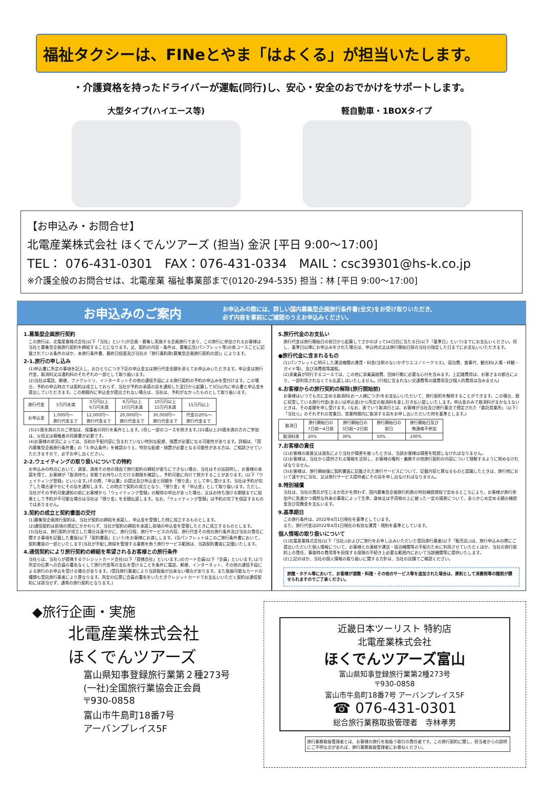福祉タクシーは、FINeとやま「はよくる」が担当いたします。
・介護資格を持ったドライバーが運転(同行)し、安心・安全のおでかけをサポートします。
大型タイプ(ハイエース等) 軽自動車・1BOXタイプ
【お申込み・お問合せ】
北電産業株式会社 ほくでんツアーズ (担当) 金沢 [平日 9:00～17:00]
TEL： 076-431-0301　FAX：076-431-0334　MAIL：csc39301@hs-k.co.jp
※介護全般のお問合せは、北電産業 福祉事業部まで(0120-294-535) 担当：林 [平日 9:00～17:00]
お申込みのご案内
お申込みの際には、詳しい国内募集型企画旅行条件書(全文)をお受け取りいただき、
必ず内容を事前にご確認のうえお申込みください。
1.募集型企画旅行契約
この旅行は、北電産業株式会社(以下「当社」という)が企画・募集し実施する企画旅行であり、この旅行に参加されるお客様は当社と募集型企画旅行契約を締結することになります。又、契約の内容・条件は、募集広告(パンフレット等)の各コースごとに記載されている条件のほか、本旅行条件書、最終日程表及び当社の「旅行業約款(募集型企画旅行契約の部)」によります。
2-1.旅行の申し込み
(1)申込書に所定の事項を記入し、おひとりにつき下記の申込金又は旅行代金全額を添えてお申込みいただきます。申込金は旅行代金、取消料又は違約料のそれぞれの一部として取り扱います。
(2)当社は電話、郵便、ファクシミリ、インターネットその他の通信手段による旅行契約の予約の申込みを受付けます。この場合、予約の申込時点では契約は成立しておらず、当社が予約の承諾の旨を通知した翌日から起算して3日以内に申込書と申込金を提出していただきます。この期間内に申込金が提出されない場合は、当社は、予約がなかったものとして取り扱います。
| 旅行代金 | 3万円未満 | 3万円以上 6万円未満 | 6万円以上 10万円未満 | 10万円以上 15万円未満 | 15万円以上 |
| --- | --- | --- | --- | --- | --- |
| お申込金 | 1,000円～ 旅行代金まで | 12,000円～ 旅行代金まで | 20,000円～ 旅行代金まで | 30,000円～ 旅行代金まで | 代金の20%～ 旅行代金まで |
(3)15歳未満の方のご参加は、保護者の同行を条件とします。(但し一部のコースを除きます。)15歳以上20歳未満の方のご参加は、父母又は親権者の同意書が必要です。
(4)お客様の状況によっては、当初の手配内容に含まれていない特別な配慮、措置が必要になる可能性があります。詳細は、「国内募集型企画旅行条件書」の「3.申込条件」を確認のうえ、特別な配慮・措置が必要となる可能性がある方は、ご相談させていただきますので、必ずお申し出ください。
2-2.ウェイティングの取り扱いについての特約
お申込みの時点において、満室、満席その他の理由で旅行契約の締結が直ちにできない場合、当社はその旨説明し、お客様の承諾を得て、お客様が「取消待ち」状態でお待ちいただける期限を確認し、予約可能に向けて努力することがあります。(以下「ウェイティング登録」といいます。)その際、「申込書」の提出及び申込金と同額を「預り金」として申し受けます。当社は予約が完了した場合速やかにその旨を通知します。この時点で契約の成立となり、「預り金」を「申込金」として取り扱います。ただし、当社がその予約可能通知の前にお客様から「ウェイティング登録」の解除の申出があった場合、又はお待ち頂ける期限までに結果として予約が不可能な場合は当社は「預り金」を全額払戻します。なお、「ウェイティング登録」は予約の完了を保証するものではありません。
3.契約の成立と契約書面の交付
(1)募集型企画旅行契約は、当社が契約の締結を承諾し、申込金を受領した時に成立するものとします。
(2)通信契約は前項の規定にかかわらず、当社が契約の締結を承諾し前項の申込金を受領したときに成立するものとします。
(3)当社は、旅行契約が成立した場合は速やかに、旅行日程、旅行サービスの内容、旅行代金その他の旅行条件及び当社の責任に関する事項を記載した書面(以下「契約書面」という)をお客様にお渡しします。(当パンフレットはこのご旅行条件書において、契約書面の一部といたします)当社が手配し旅程を管理する業務を負う旅行サービス範囲は、当該契約書面に記載いたします。
4.通信契約により旅行契約の締結を希望されるお客様との旅行条件
当社らは、当社らが提携するクレジットカード会社(以下「提携会社」といいます。)のカード会員(以下「会員」といいます。)より所定の伝票への会員の署名なくして旅行代金等の支払を受けることを条件に電話、郵便、インターネット、その他の通信手段による旅行のお申込を受ける場合があります。(受託旅行業者により当該取扱が出来ない場合があります。また取扱可能なカードの種類も受託旅行業者により異なります。所定の伝票に会員の署名をいただきクレジットカードでお支払いいただく契約は通信契約には該当せず、通常の旅行契約となります。)
5.旅行代金のお支払い
旅行代金は旅行開始日の前日から起算してさかのぼって14日目に当たる日(以下「基準日」という)までにお支払いください。但し、基準日以降にお申込みをされた場合は、申込時点又は旅行開始日前の当社の指定した日までにお支払いいただきます。
●旅行代金に含まれるもの
(1)パンフレットに明示した運送機関の運賃・料金(注釈のないかぎりエコノミークラス)、宿泊費、食事代、観光料(入場・拝観・ガイド等)、及び消費税等諸税。
(2)添乗員が同行するコースでは、この他に添乗員経費、団体行動に必要な心付を含みます。上記諸費用は、お客さまの都合により、一部利用されなくても払戻しはいたしません。(行程に含まれない交通費等の諸費用及び個人的費用は含みません)
6.お客様からの旅行契約の解除(旅行開始前)
お客様はいつでも次に定める取消料(お一人様につき)をお支払いいただいて、旅行契約を解除することができます。この場合、既に収受している旅行代金(あるいは申込金)から所定の取消料を差し引き払い戻しいたします。申込金のみで取消料がまかなえないときは、その差額を申し受けます。(なお、表でいう取消日とは、お客様が当社及び旅行業法で規定された「委託営業所」〔以下〕「当社ら」のそれぞれの営業日、営業時間内に取消する旨をお申し出いただいた時を基準とします。)
| 取消日 | 旅行開始日の 7日前～4日前 | 旅行開始日の 3日前～2日前 | 旅行開始日の 前日 | 旅行開始日及び 無連絡不参加 |
| --- | --- | --- | --- | --- |
| 取消料率 | 20% | 30% | 50% | 100% |
7.お客様の責任
(1)お客様の故意又は過失により当社が損害を被ったときは、当該お客様は損害を賠償しなければなりません。
(2)お客様は、当社から提供される情報を活用し、お客様の権利・義務その他旅行契約の内容について理解するように努めなければなりません。
(3)お客様は、旅行開始後に契約書面に記載された旅行サービスについて、記載内容と異なるものと認識したときは、旅行地において速やかに当社、又は旅行サービス提供者にその旨を申し出なければなりません。
8.特別補償
当社は、当社の責任が生じるか否かを問わず、国内募集型企画旅行約款の特別補償規程で定めるところにより、お客様が旅行参加中に急激かつ偶然な外来の事故によって生命、身体又は手荷物の上に被った一定の損害について、あらかじめ定める額の補償金及び見舞金を支払います。
9.基準期日
この旅行条件は、2022年4月1日現在を基準としています。
また、旅行代金は2022年4月1日現在の有効な運賃・規則を基準としています。
個人情報の取り扱いについて
(1)北電産業株式会社(以下「当社」)およびご旅行をお申し込みいただいた受託旅行業者(以下「販売店」)は、旅行申込みの際にご提出いただいた個人情報について、お客様との連絡や運送・宿泊機関等の手配のために利用させていただくほか、当社の旅行契約上の責任、事故時の費用等を担保する保険の手続き上必要な範囲内において当該機関等に提供いたします。
(2)上記のほか、当社の個人情報の取り扱いに関する方針は、当社の店舗でご確認ください。
旅館・ホテル等において、お客様が酒類・料理・その他のサービス等を追加された場合は、原則として消費税等の諸税が課せられますのでご了承ください。
◆旅行企画・実施
北電産業株式会社
ほくでんツアーズ
富山県知事登録旅行業第２種273号
(一社)全国旅行業協会正会員
〒930-0858
富山市牛島町18番7号
アーバンプレイス5F
近畿日本ツーリスト 特約店
北電産業株式会社
ほくでんツアーズ富山
富山県知事登録旅行業第2種273号
〒930-0858
富山市牛島町18番7号 アーバンプレイス5F
☎ 076-431-0301
総合旅行業務取扱管理者　寺林孝男
旅行業務取扱管理者とは、お客様の旅行を取扱う取引の責任者です。この旅行契約に関し、担当者からの説明にご不明な点があれば、旅行業務取扱管理者にお尋ねください。